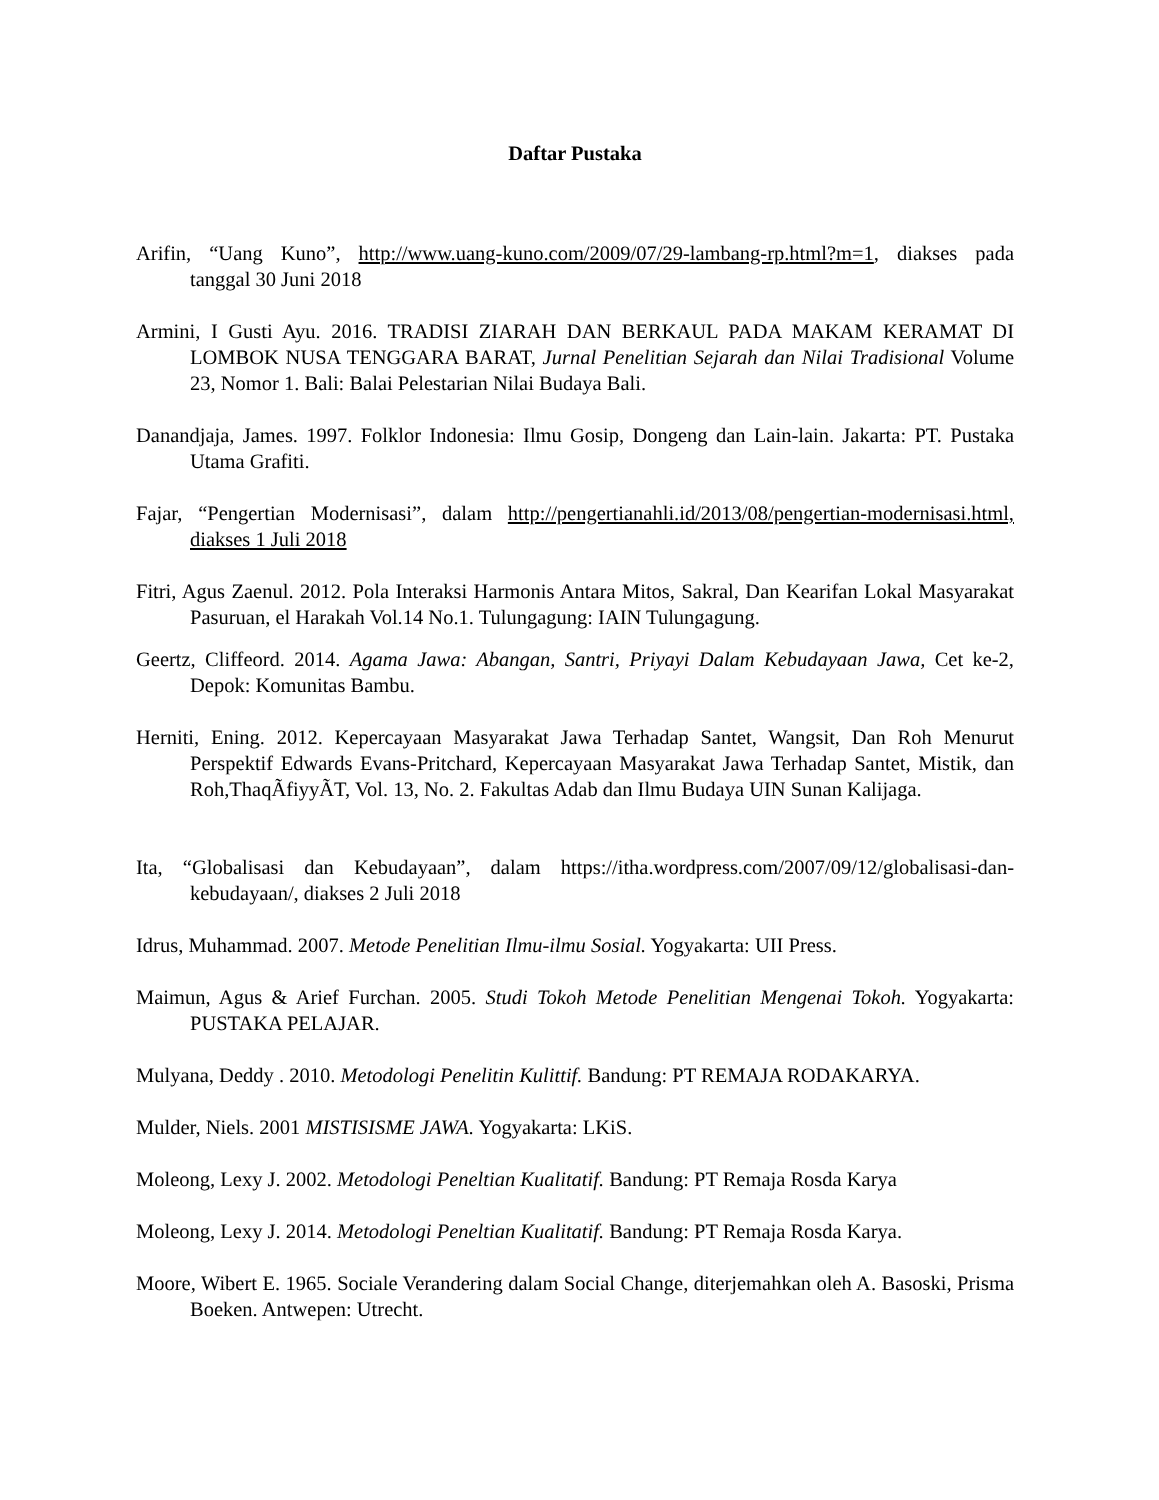Daftar Pustaka
Arifin, “Uang Kuno”, http://www.uang-kuno.com/2009/07/29-lambang-rp.html?m=1, diakses pada tanggal 30 Juni 2018
Armini, I Gusti Ayu. 2016. TRADISI ZIARAH DAN BERKAUL PADA MAKAM KERAMAT DI LOMBOK NUSA TENGGARA BARAT, Jurnal Penelitian Sejarah dan Nilai Tradisional Volume 23, Nomor 1. Bali: Balai Pelestarian Nilai Budaya Bali.
Danandjaja, James. 1997. Folklor Indonesia: Ilmu Gosip, Dongeng dan Lain-lain. Jakarta: PT. Pustaka Utama Grafiti.
Fajar, “Pengertian Modernisasi”, dalam http://pengertianahli.id/2013/08/pengertian-modernisasi.html, diakses 1 Juli 2018
Fitri, Agus Zaenul. 2012. Pola Interaksi Harmonis Antara Mitos, Sakral, Dan Kearifan Lokal Masyarakat Pasuruan, el Harakah Vol.14 No.1. Tulungagung: IAIN Tulungagung.
Geertz, Cliffeord. 2014. Agama Jawa: Abangan, Santri, Priyayi Dalam Kebudayaan Jawa, Cet ke-2, Depok: Komunitas Bambu.
Herniti, Ening. 2012. Kepercayaan Masyarakat Jawa Terhadap Santet, Wangsit, Dan Roh Menurut Perspektif Edwards Evans-Pritchard, Kepercayaan Masyarakat Jawa Terhadap Santet, Mistik, dan Roh,ThaqÃfiyyÃT, Vol. 13, No. 2. Fakultas Adab dan Ilmu Budaya UIN Sunan Kalijaga.
Ita, “Globalisasi dan Kebudayaan”, dalam https://itha.wordpress.com/2007/09/12/globalisasi-dan-kebudayaan/, diakses 2 Juli 2018
Idrus, Muhammad. 2007. Metode Penelitian Ilmu-ilmu Sosial. Yogyakarta: UII Press.
Maimun, Agus & Arief Furchan. 2005. Studi Tokoh Metode Penelitian Mengenai Tokoh. Yogyakarta: PUSTAKA PELAJAR.
Mulyana, Deddy . 2010. Metodologi Penelitin Kulittif. Bandung: PT REMAJA RODAKARYA.
Mulder, Niels. 2001 MISTISISME JAWA. Yogyakarta: LKiS.
Moleong, Lexy J. 2002. Metodologi Peneltian Kualitatif. Bandung: PT Remaja Rosda Karya
Moleong, Lexy J. 2014. Metodologi Peneltian Kualitatif. Bandung: PT Remaja Rosda Karya.
Moore, Wibert E. 1965. Sociale Verandering dalam Social Change, diterjemahkan oleh A. Basoski, Prisma Boeken. Antwepen: Utrecht.